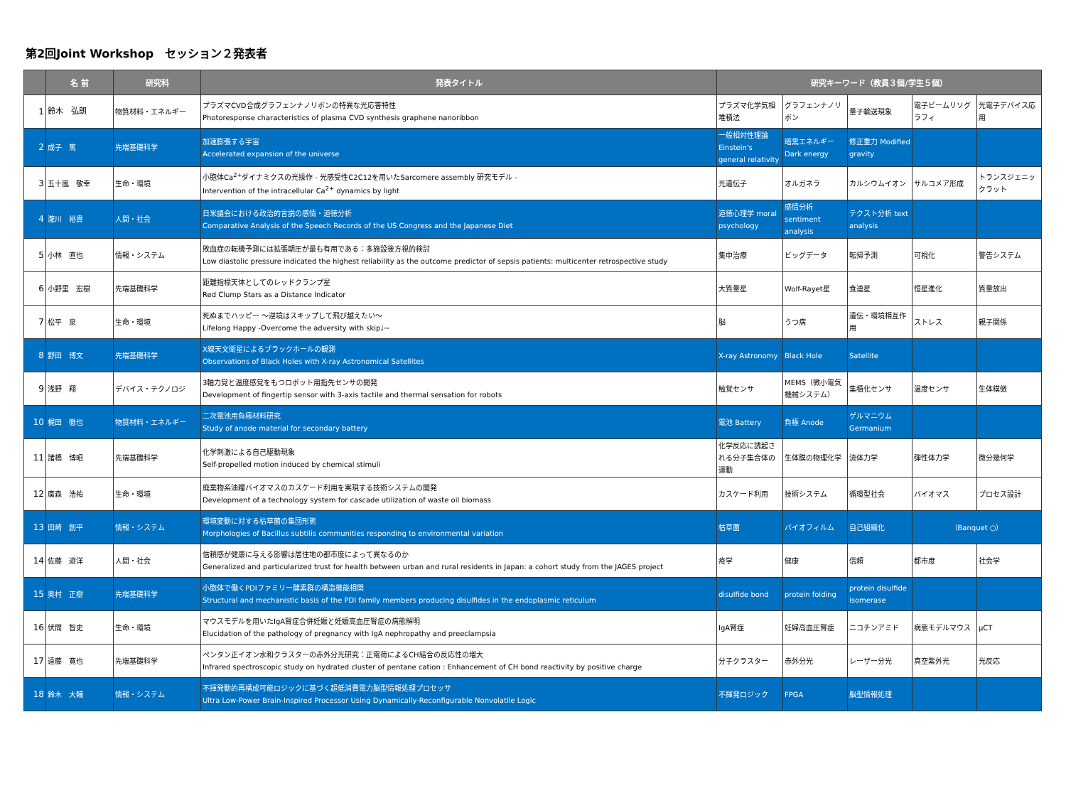第2回Joint Workshop　セッション２発表者
| | 名 前 | 研究科 | 発表タイトル | 研究キーワード（教員３個/学生５個） | | | | |
| --- | --- | --- | --- | --- | --- | --- | --- | --- |
| 1 | 鈴木 弘朗 | 物質材料・エネルギー | プラズマCVD合成グラフェンナノリボンの特異な光応答特性 Photoresponse characteristics of plasma CVD synthesis graphene nanoribbon | プラズマ化学気相堆積法 | グラフェンナノリボン | 量子輸送現象 | 電子ビームリソグラフィ | 光電子デバイス応用 |
| 2 | 成子 篤 | 先端基礎科学 | 加速膨張する宇宙 Accelerated expansion of the universe | 一般相対性理論 Einstein's general relativity | 暗黒エネルギー Dark energy | 修正重力 Modified gravity | | |
| 3 | 五十嵐 敬幸 | 生命・環境 | 小胞体Ca<sup>2+</sup>ダイナミクスの光操作 - 光感受性C2C12を用いたSarcomere assembly 研究モデル - Intervention of the intracellular Ca<sup>2+</sup> dynamics by light | 光遺伝子 | オルガネラ | カルシウムイオン | サルコメア形成 | トランスジェニックラット |
| 4 | 瀧川 裕貴 | 人間・社会 | 日米議会における政治的言説の感情・道徳分析 Comparative Analysis of the Speech Records of the US Congress and the Japanese Diet | 道徳心理学 moral psychology | 感情分析 sentiment analysis | テクスト分析 text analysis | | |
| 5 | 小林 直也 | 情報・システム | 敗血症の転機予測には拡張期圧が最も有用である：多施設後方視的検討 Low diastolic pressure indicated the highest reliability as the outcome predictor of sepsis patients: multicenter retrospective study | 集中治療 | ビッグデータ | 転帰予測 | 可視化 | 警告システム |
| 6 | 小野里 宏樹 | 先端基礎科学 | 距離指標天体としてのレッドクランプ星 Red Clump Stars as a Distance Indicator | 大質量星 | Wolf-Rayet星 | 食連星 | 恒星進化 | 質量放出 |
| 7 | 松平 泉 | 生命・環境 | 死ぬまでハッピー 〜逆境はスキップして飛び越えたい〜 Lifelong Happy -Overcome the adversity with skip♩~ | 脳 | うつ病 | 遺伝・環境相互作用 | ストレス | 親子関係 |
| 8 | 野田 博文 | 先端基礎科学 | X線天文衛星によるブラックホールの観測 Observations of Black Holes with X-ray Astronomical Satellites | X-ray Astronomy | Black Hole | Satellite | | |
| 9 | 浅野 翔 | デバイス・テクノロジ | 3軸力覚と温度感覚をもつロボット用指先センサの開発 Development of fingertip sensor with 3-axis tactile and thermal sensation for robots | 触覚センサ | MEMS（微小電気機械システム） | 集積化センサ | 温度センサ | 生体模倣 |
| 10 | 梶田 徹也 | 物質材料・エネルギー | 二次電池用負極材料研究 Study of anode material for secondary battery | 電池 Battery | 負極 Anode | ゲルマニウム Germanium | | |
| 11 | 諸橋 博昭 | 先端基礎科学 | 化学刺激による自己駆動現象 Self-propelled motion induced by chemical stimuli | 化学反応に誘起される分子集合体の運動 | 生体膜の物理化学 | 流体力学 | 弾性体力学 | 微分幾何学 |
| 12 | 廣森 浩祐 | 生命・環境 | 廃棄物系油糧バイオマスのカスケード利用を実現する技術システムの開発 Development of a technology system for cascade utilization of waste oil biomass | カスケード利用 | 技術システム | 循環型社会 | バイオマス | プロセス設計 |
| 13 | 田崎 創平 | 情報・システム | 環境変動に対する枯草菌の集団形態 Morphologies of Bacillus subtilis communities responding to environmental variation | 枯草菌 | バイオフィルム | 自己組織化 | （Banquet ○） | |
| 14 | 佐藤 遊洋 | 人間・社会 | 信頼感が健康に与える影響は居住地の都市度によって異なるのか Generalized and particularized trust for health between urban and rural residents in Japan: a cohort study from the JAGES project | 疫学 | 健康 | 信頼 | 都市度 | 社会学 |
| 15 | 奥村 正樹 | 先端基礎科学 | 小胞体で働くPDIファミリー酵素群の構造機能相関 Structural and mechanistic basis of the PDI family members producing disulfides in the endoplasmic reticulum | disulfide bond | protein folding | protein disulfide isomerase | | |
| 16 | 伏間 智史 | 生命・環境 | マウスモデルを用いたIgA腎症合併妊娠と妊娠高血圧腎症の病態解明 Elucidation of the pathology of pregnancy with IgA nephropathy and preeclampsia | IgA腎症 | 妊婦高血圧腎症 | ニコチンアミド | 病態モデルマウス | μCT |
| 17 | 遠藤 寛也 | 先端基礎科学 | ペンタン正イオン水和クラスターの赤外分光研究：正電荷によるCH結合の反応性の増大 Infrared spectroscopic study on hydrated cluster of pentane cation : Enhancement of CH bond reactivity by positive charge | 分子クラスター | 赤外分光 | レーザー分光 | 真空紫外光 | 光反応 |
| 18 | 鈴木 大輔 | 情報・システム | 不揮発動的再構成可能ロジックに基づく超低消費電力脳型情報処理プロセッサ Ultra Low-Power Brain-Inspired Processor Using Dynamically-Reconfigurable Nonvolatile Logic | 不揮発ロジック | FPGA | 脳型情報処理 | | |